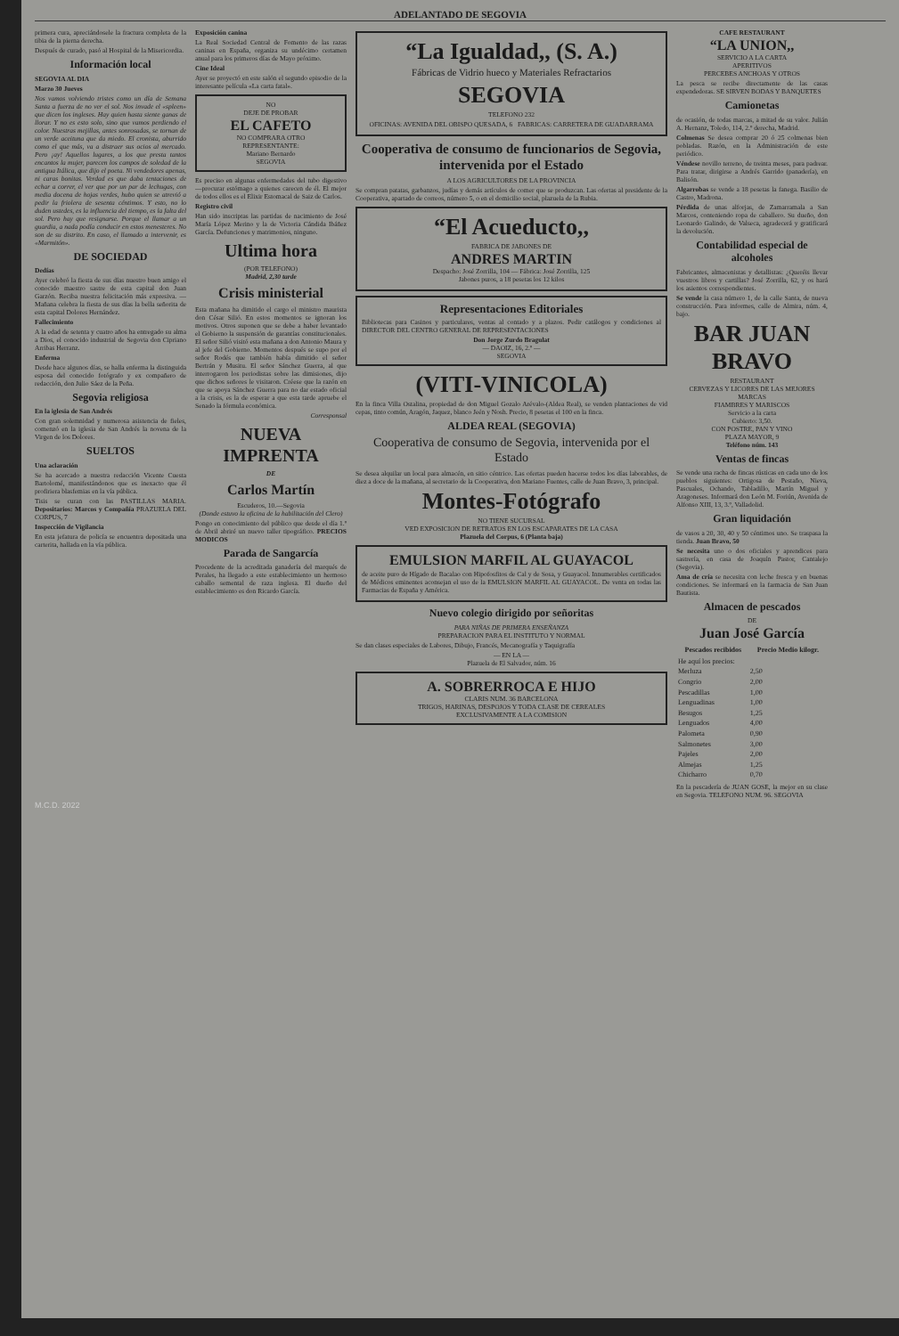ADELANTADO DE SEGOVIA
primera cura, apreciándosele la fractura completa de la tibia de la pierna derecha.
Después de curado, pasó al Hospital de la Misericordia.
Información local
SEGOVIA AL DIA
Marzo 30 Jueves
Nos vamos volviendo tristes como un día de Semana Santa a fuerza de no ver el sol. Nos invade el «spleen» que dicen los ingleses. Hay quien hasta siente ganas de llorar. Y no es esto solo, sino que vamos perdiendo el color. Nuestras mejillas, antes sonrosadas, se tornan de un verde aceituna que da miedo. El cronista, aburrido como el que más, va a distraer sus ocios al mercado. Pero ¡ay! Aquellos lugares, a los que presta tantos encantos la mujer, parecen los campos de soledad de la antigua Itálica, que dijo el poeta. Ni vendedores apenas, ni caras bonitas. Verdad es que daba tentaciones de echar a correr, el ver que por un par de lechugas, con media docena de hojas verdes, hubo quien se atrevió a pedir la friolera de sesenta céntimos. Y esto, no lo duden ustedes, es la influencia del tiempo, es la falta del sol. Pero hay que resignarse. Porque el llamar a un guardia, a nada podía conducir en estos menesteres. No son de su distrito. En caso, el llamado a intervenir, es «Marmitón».
DE SOCIEDAD
Dedías
Ayer celebró la fiesta de sus días nuestro buen amigo el conocido maestro sastre de esta capital don Juan Garzón. Reciba nuestra felicitación más expresiva. —Mañana celebra la fiesta de sus días la bella señorita de esta capital Dolores Hernández.
Fallecimiento
A la edad de setenta y cuatro años ha entregado su alma a Dios, el conocido industrial de Segovia don Cipriano Arribas Herranz.
Enferma
Desde hace algunos días, se halla enferma la distinguida esposa del conocido fotógrafo y ex compañero de redacción, don Julio Sáez de la Peña.
Segovia religiosa
En la iglesia de San Andrés
Con gran solemnidad y numerosa asistencia de fieles, comenzó en la iglesia de San Andrés la novena de la Virgen de los Dolores.
SUELTOS
Una aclaración
Se ha acercado a nuestra redacción Vicente Cuesta Bartolomé, manifestándonos que es inexacto que él profiriera blasfemias en la vía pública.
Tisis se curan con las PASTILLAS MARIA. Depositarios: Marcos y Compañía PRAZUELA DEL CORPUS, 7
Inspección de Vigilancia
En esta jefatura de policía se encuentra depositada una carterita, hallada en la vía pública.
Exposición canina
La Real Sociedad Central de Fomento de las razas caninas en España, organiza su undécimo certamen anual para los primeros días de Mayo próximo.
Cine Ideal
Ayer se proyectó en este salón el segundo episodio de la interesante película «La carta fatal».
NO
DEJE DE PROBAR
EL CAFETO
NO COMPRARA OTRO
REPRESENTANTE:
Mariano Bernardo
SEGOVIA
Es preciso en algunas enfermedades del tubo digestivo—procurar estómago a quienes carecen de él. El mejor de todos ellos es el Elixir Estomacal de Saiz de Carlos.
Registro civil
Han sido inscriptas las partidas de nacimiento de José María López Merino y la de Victoria Cándida Ibáñez García. Defunciones y matrimonios, ninguno.
Ultima hora
(POR TELEFONO)
Madrid, 2,30 tarde
Crisis ministerial
Esta mañana ha dimitido el cargo el ministro maurista don César Silió. En estos momentos se ignoran los motivos. Otros suponen que se debe a haber levantado el Gobierno la suspensión de garantías constitucionales. El señor Silió visitó esta mañana a don Antonio Maura y al jefe del Gobierno. Momentos después se supo por el señor Rodés que también había dimitido el señor Bertrán y Musitu. El señor Sánchez Guerra, al que interrogaron los periodistas sobre las dimisiones, dijo que dichos señores le visitaron. Créese que la razón en que se apoya Sánchez Guerra para no dar estado oficial a la crisis, es la de esperar a que esta tarde apruebe el Senado la fórmula económica.
Corresponsal
NUEVA IMPRENTA
DE
Carlos Martín
Escuderos, 10.—Segovia
(Donde estuvo la oficina de la habilitación del Clero)
Pongo en conocimiento del público que desde el día 1.º de Abril abriré un nuevo taller tipográfico. PRECIOS MODICOS
Parada de Sangarcía
Procedente de la acreditada ganadería del marqués de Perales, ha llegado a este establecimiento un hermoso caballo semental de raza inglesa. El dueño del establecimiento es don Ricardo García.
“La Igualdad,, (S. A.)
Fábricas de Vidrio hueco y Materiales Refractarios
SEGOVIA
TELEFONO 232
OFICINAS: AVENIDA DEL OBISPO QUESADA, 6 FABRICAS: CARRETERA DE GUADARRAMA
Cooperativa de consumo de funcionarios de Segovia, intervenida por el Estado
A LOS AGRICULTORES DE LA PROVINCIA
Se compran patatas, garbanzos, judías y demás artículos de comer que se produzcan. Las ofertas al presidente de la Cooperativa, apartado de correos, número 5, o en el domicilio social, plazuela de la Rubia.
“El Acueducto,,
FABRICA DE JABONES DE
ANDRES MARTIN
Despacho: José Zorrilla, 104 — Fábrica: José Zorrilla, 125
Jabones puros, a 18 pesetas los 12 kilos
Representaciones Editoriales
Bibliotecas para Casinos y particulares, ventas al contado y a plazos. Pedir catálogos y condiciones al DIRECTOR DEL CENTRO GENERAL DE REPRESENTACIONES
Don Jorge Zurdo Bragulat
— DAOIZ, 16, 2.º —
SEGOVIA
(VITI-VINICOLA)
En la finca Villa Ostalina, propiedad de don Miguel Gozalo Arévalo-(Aldea Real), se venden plantaciones de vid cepas, tinto común, Aragón, Jaquez, blanco Jeén y Nosh. Precio, 8 pesetas el 100 en la finca.
ALDEA REAL (SEGOVIA)
Cooperativa de consumo de Segovia, intervenida por el Estado
Se desea alquilar un local para almacén, en sitio céntrico. Las ofertas pueden hacerse todos los días laborables, de diez a doce de la mañana, al secretario de la Cooperativa, don Mariano Fuentes, calle de Juan Bravo, 3, principal.
Montes-Fotógrafo
NO TIENE SUCURSAL
VED EXPOSICION DE RETRATOS EN LOS ESCAPARATES DE LA CASA
Plazuela del Corpus, 6 (Planta baja)
EMULSION MARFIL AL GUAYACOL
de aceite puro de Hígado de Bacalao con Hipofosfitos de Cal y de Sosa, y Guayacol. Innumerables certificados de Médicos eminentes aconsejan el uso de la EMULSION MARFIL AL GUAYACOL. De venta en todas las Farmacias de España y América.
Nuevo colegio dirigido por señoritas
PARA NIÑAS DE PRIMERA ENSEÑANZA
PREPARACION PARA EL INSTITUTO Y NORMAL
Se dan clases especiales de Labores, Dibujo, Francés, Mecanografía y Taquigrafía
— EN LA —
Plazuela de El Salvador, núm. 16
A. SOBRERROCA E HIJO
CLARIS NUM. 36 BARCELONA
TRIGOS, HARINAS, DESPOJOS Y TODA CLASE DE CEREALES
EXCLUSIVAMENTE A LA COMISION
CAFE RESTAURANT
“LA UNION,,
SERVICIO A LA CARTA
APERITIVOS
PERCEBES ANCHOAS Y OTROS
La pesca se recibe directamente de las casas expendedoras. SE SIRVEN BODAS Y BANQUETES
Camionetas
de ocasión, de todas marcas, a mitad de su valor. Julián A. Hernanz, Toledo, 114, 2.º derecha, Madrid.
Colmenas Se desea comprar 20 ó 25 colmenas bien pobladas. Razón, en la Administración de este periódico.
Véndese novillo terreno, de treinta meses, para padrear. Para tratar, dirigirse a Andrés Garrido (panadería), en Balisón.
Algarrobas se vende a 18 pesetas la fanega. Basilio de Castro, Madrona.
Pérdida de unas alforjas, de Zamarramala a San Marcos, conteniendo ropa de caballero. Su dueño, don Leonardo Galindo, de Valseca, agradecerá y gratificará la devolución.
Contabilidad especial de alcoholes
Fabricantes, almacenistas y detallistas: ¿Queréis llevar vuestros libros y cartillas? José Zorrilla, 62, y os hará los asientos correspondientes.
Se vende la casa número 1, de la calle Santa, de nueva construcción. Para informes, calle de Almira, núm. 4, bajo.
BAR JUAN BRAVO
RESTAURANT
CERVEZAS Y LICORES DE LAS MEJORES MARCAS
FIAMBRES Y MARISCOS
Servicio a la carta
Cubierto: 3,50.
CON POSTRE, PAN Y VINO
PLAZA MAYOR, 9
Teléfono núm. 143
Ventas de fincas
Se vende una racha de fincas rústicas en cada uno de los pueblos siguientes: Ortigosa de Pestaño, Nieva, Pascuales, Ochando, Tabladillo, Martín Miguel y Aragoneses. Informará don León M. Foriún, Avenida de Alfonso XIII, 13, 3.º, Valladolid.
Gran liquidación
de vasos a 20, 30, 40 y 50 céntimos uno. Se traspasa la tienda. Juan Bravo, 50
Se necesita uno o dos oficiales y aprendices para sastrería, en casa de Joaquín Pastor, Cantalejo (Segovia).
Ama de cría se necesita con leche fresca y en buenas condiciones. Se informará en la farmacia de San Juan Bautista.
Almacen de pescados
DE
Juan José García
| Pescados recibidos | Precio Medio kilogr. |
| --- | --- |
| He aquí los precios: | |
| Merluza | 2,50 |
| Congrio | 2,00 |
| Pescadillas | 1,00 |
| Lenguadinas | 1,00 |
| Besugos | 1,25 |
| Lenguados | 4,00 |
| Palometa | 0,90 |
| Salmonetes | 3,00 |
| Pajeles | 2,00 |
| Almejas | 1,25 |
| Chicharro | 0,70 |
En la pescadería de JUAN GOSE, la mejor en su clase en Segovia. TELEFONO NUM. 96. SEGOVIA
M.C.D. 2022